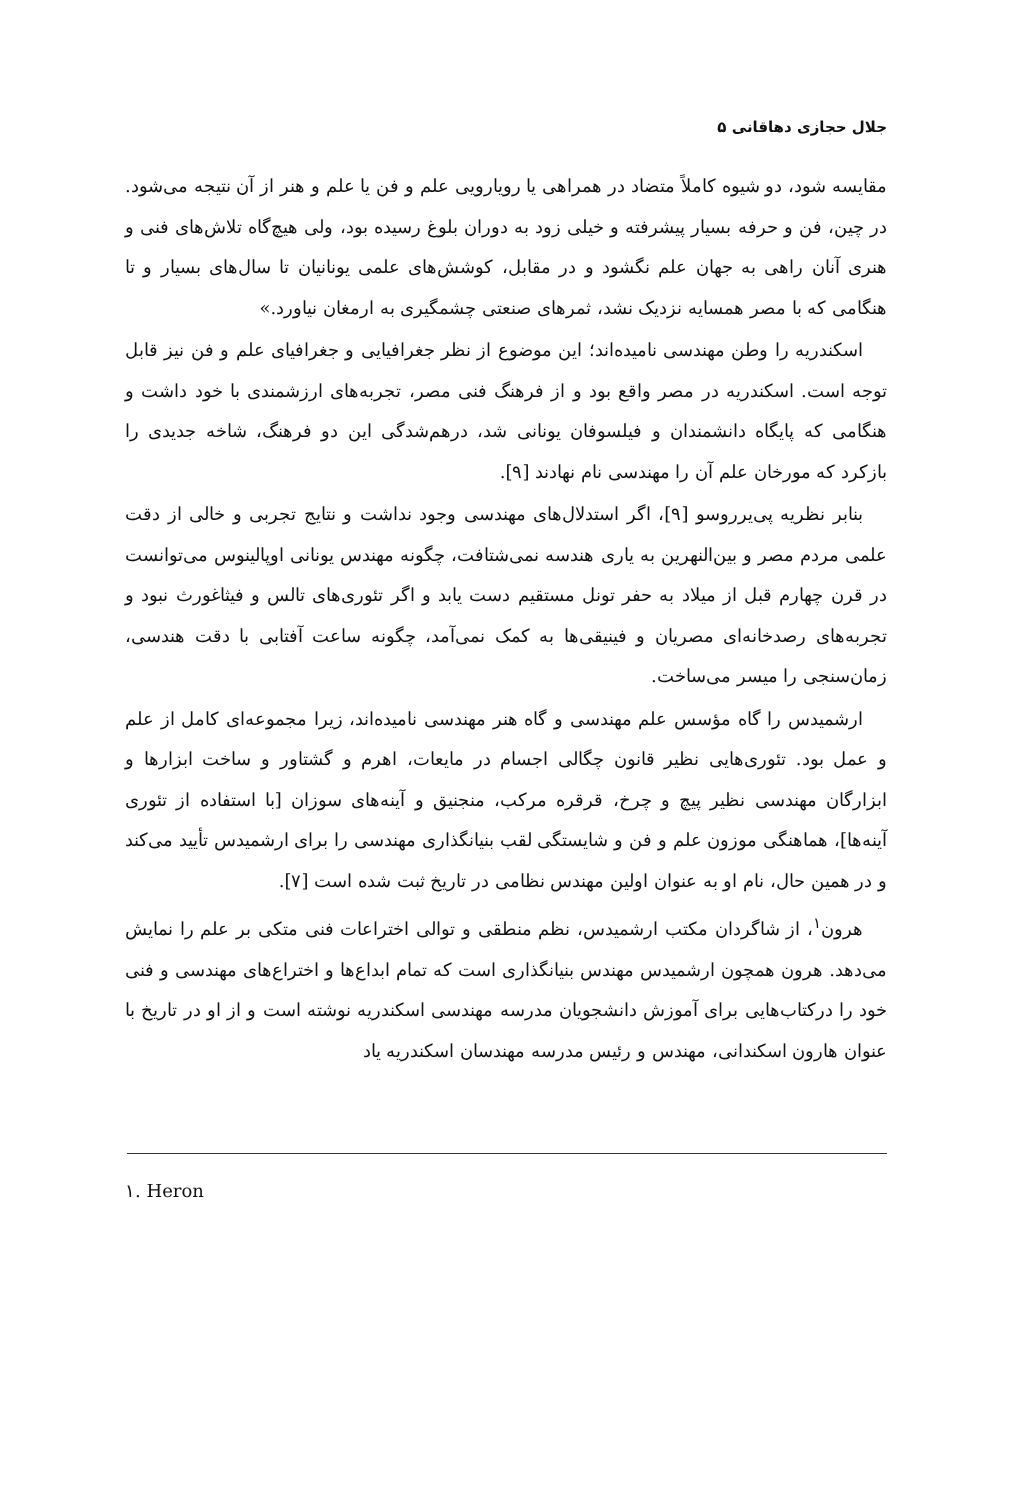جلال حجازی دهاقانی ۵
مقایسه شود، دو شیوه کاملاً متضاد در همراهی یا رویارویی علم و فن یا علم و هنر از آن نتیجه می‌شود. در چین، فن و حرفه بسیار پیشرفته و خیلی زود به دوران بلوغ رسیده بود، ولی هیچ‌گاه تلاش‌های فنی و هنری آنان راهی به جهان علم نگشود و در مقابل، کوشش‌های علمی یونانیان تا سال‌های بسیار و تا هنگامی که با مصر همسایه نزدیک نشد، ثمرهای صنعتی چشمگیری به ارمغان نیاورد.»
اسکندریه را وطن مهندسی نامیده‌اند؛ این موضوع از نظر جغرافیایی و جغرافیای علم و فن نیز قابل توجه است. اسکندریه در مصر واقع بود و از فرهنگ فنی مصر، تجربه‌های ارزشمندی با خود داشت و هنگامی که پایگاه دانشمندان و فیلسوفان یونانی شد، درهم‌شدگی این دو فرهنگ، شاخه جدیدی را بازکرد که مورخان علم آن را مهندسی نام نهادند [۹].
بنابر نظریه پی‌یرروسو [۹]، اگر استدلال‌های مهندسی وجود نداشت و نتایج تجربی و خالی از دقت علمی مردم مصر و بین‌النهرین به یاری هندسه نمی‌شتافت، چگونه مهندس یونانی اوپالینوس می‌توانست در قرن چهارم قبل از میلاد به حفر تونل مستقیم دست یابد و اگر تئوری‌های تالس و فیثاغورث نبود و تجربه‌های رصدخانه‌ای مصریان و فینیقی‌ها به کمک نمی‌آمد، چگونه ساعت آفتابی با دقت هندسی، زمان‌سنجی را میسر می‌ساخت.
ارشمیدس را گاه مؤسس علم مهندسی و گاه هنر مهندسی نامیده‌اند، زیرا مجموعه‌ای کامل از علم و عمل بود. تئوری‌هایی نظیر قانون چگالی اجسام در مایعات، اهرم و گشتاور و ساخت ابزارها و ابزارگان مهندسی نظیر پیچ و چرخ، قرقره مرکب، منجنیق و آینه‌های سوزان [با استفاده از تئوری آینه‌ها]، هماهنگی موزون علم و فن و شایستگی لقب بنیانگذاری مهندسی را برای ارشمیدس تأیید می‌کند و در همین حال، نام او به عنوان اولین مهندس نظامی در تاریخ ثبت شده است [۷].
هرون<sup>۱</sup>، از شاگردان مکتب ارشمیدس، نظم منطقی و توالی اختراعات فنی متکی بر علم را نمایش می‌دهد. هرون همچون ارشمیدس مهندس بنیانگذاری است که تمام ابداع‌ها و اختراع‌های مهندسی و فنی خود را درکتاب‌هایی برای آموزش دانشجویان مدرسه مهندسی اسکندریه نوشته است و از او در تاریخ با عنوان هارون اسکندانی، مهندس و رئیس مدرسه مهندسان اسکندریه یاد
۱. Heron